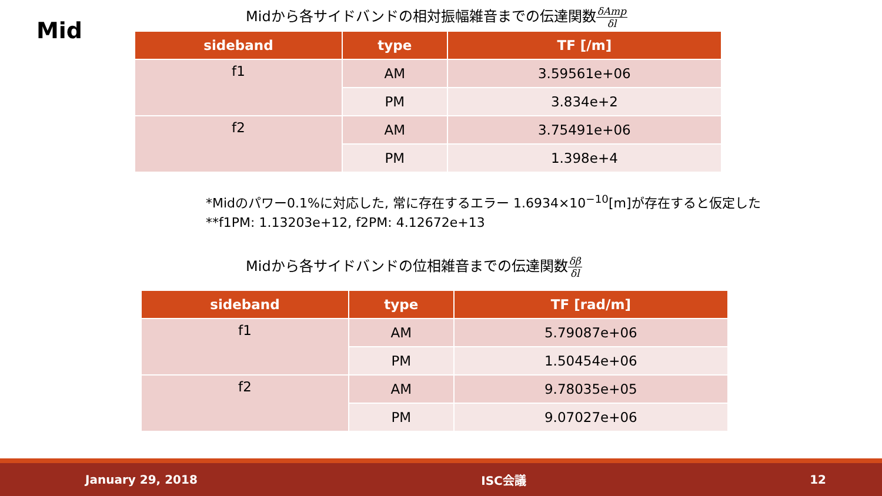Mid
Midから各サイドバンドの相対振幅雑音までの伝達関数δAmp δl
| sideband | type | TF [/m] |
| --- | --- | --- |
| f1 | AM | 3.59561e+06 |
| | PM | 3.834e+2 |
| f2 | AM | 3.75491e+06 |
| | PM | 1.398e+4 |
*Midのパワー0.1%に対応した, 常に存在するエラー 1.6934×10<sup>−10</sup>[m]が存在すると仮定した
**f1PM: 1.13203e+12, f2PM: 4.12672e+13
Midから各サイドバンドの位相雑音までの伝達関数δβ δl
| sideband | type | TF [rad/m] |
| --- | --- | --- |
| f1 | AM | 5.79087e+06 |
| | PM | 1.50454e+06 |
| f2 | AM | 9.78035e+05 |
| | PM | 9.07027e+06 |
January 29, 2018 ISC会議 12